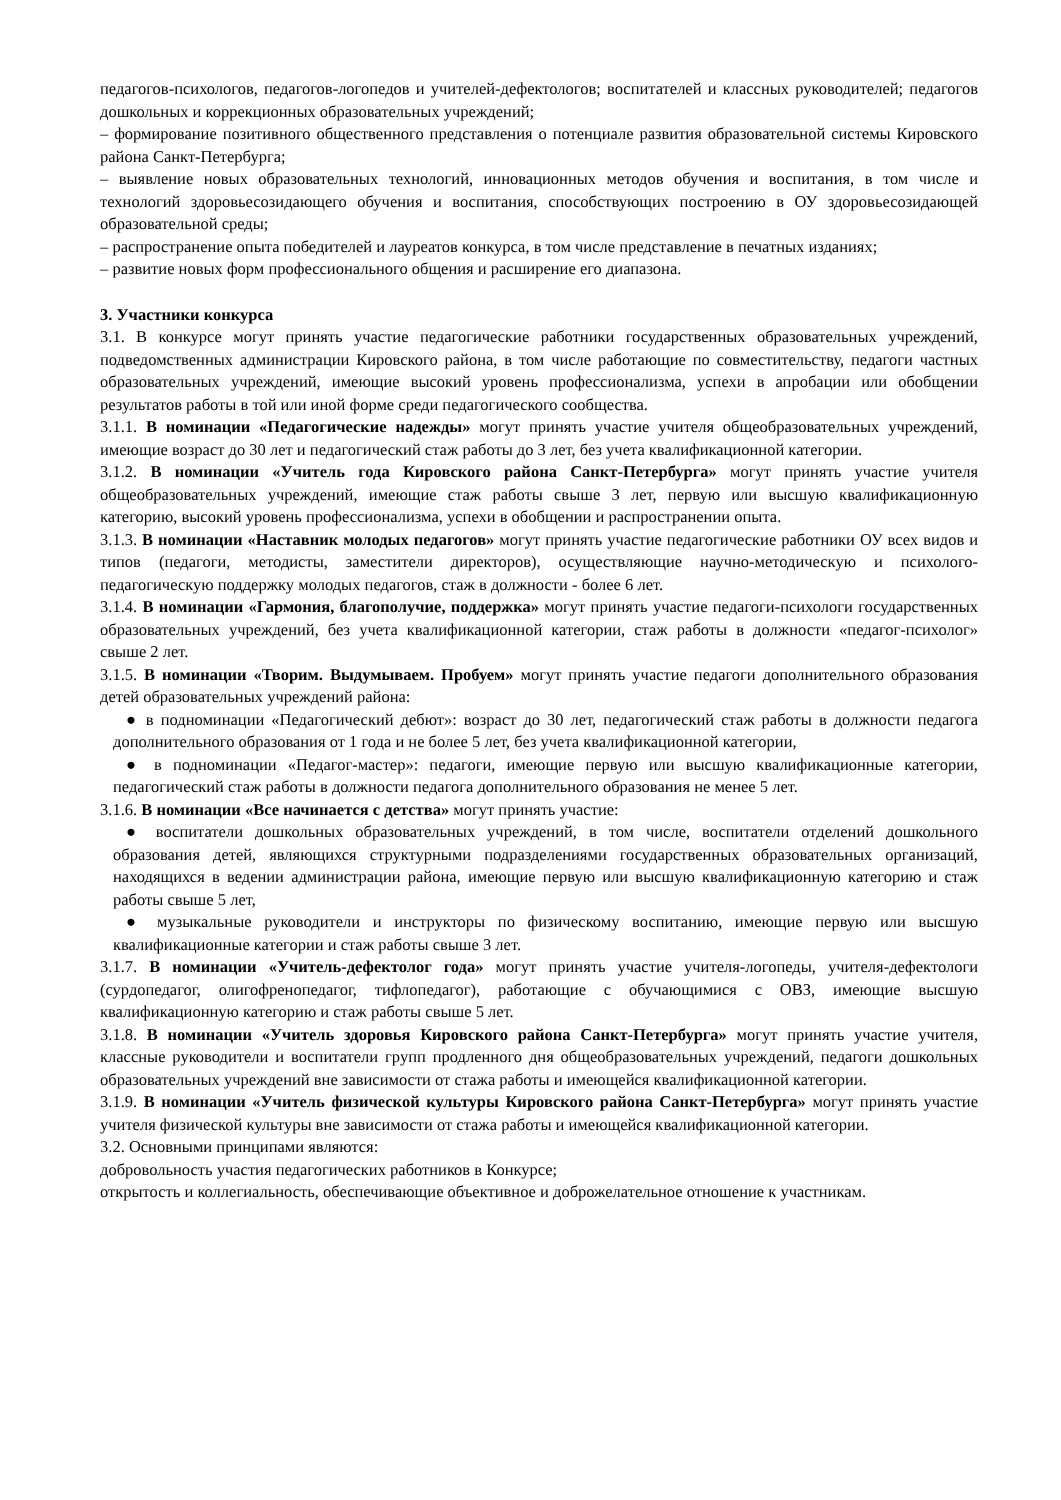педагогов-психологов, педагогов-логопедов и учителей-дефектологов; воспитателей и классных руководителей; педагогов дошкольных и коррекционных образовательных учреждений;
– формирование позитивного общественного представления о потенциале развития образовательной системы Кировского района Санкт-Петербурга;
– выявление новых образовательных технологий, инновационных методов обучения и воспитания, в том числе и технологий здоровьесозидающего обучения и воспитания, способствующих построению в ОУ здоровьесозидающей образовательной среды;
– распространение опыта победителей и лауреатов конкурса, в том числе представление в печатных изданиях;
– развитие новых форм профессионального общения и расширение его диапазона.
3. Участники конкурса
3.1. В конкурсе могут принять участие педагогические работники государственных образовательных учреждений, подведомственных администрации Кировского района, в том числе работающие по совместительству, педагоги частных образовательных учреждений, имеющие высокий уровень профессионализма, успехи в апробации или обобщении результатов работы в той или иной форме среди педагогического сообщества.
3.1.1. В номинации «Педагогические надежды» могут принять участие учителя общеобразовательных учреждений, имеющие возраст до 30 лет и педагогический стаж работы до 3 лет, без учета квалификационной категории.
3.1.2. В номинации «Учитель года Кировского района Санкт-Петербурга» могут принять участие учителя общеобразовательных учреждений, имеющие стаж работы свыше 3 лет, первую или высшую квалификационную категорию, высокий уровень профессионализма, успехи в обобщении и распространении опыта.
3.1.3. В номинации «Наставник молодых педагогов» могут принять участие педагогические работники ОУ всех видов и типов (педагоги, методисты, заместители директоров), осуществляющие научно-методическую и психолого-педагогическую поддержку молодых педагогов, стаж в должности - более 6 лет.
3.1.4. В номинации «Гармония, благополучие, поддержка» могут принять участие педагоги-психологи государственных образовательных учреждений, без учета квалификационной категории, стаж работы в должности «педагог-психолог» свыше 2 лет.
3.1.5. В номинации «Творим. Выдумываем. Пробуем» могут принять участие педагоги дополнительного образования детей образовательных учреждений района:
● в подноминации «Педагогический дебют»: возраст до 30 лет, педагогический стаж работы в должности педагога дополнительного образования от 1 года и не более 5 лет, без учета квалификационной категории,
● в подноминации «Педагог-мастер»: педагоги, имеющие первую или высшую квалификационные категории, педагогический стаж работы в должности педагога дополнительного образования не менее 5 лет.
3.1.6. В номинации «Все начинается с детства» могут принять участие:
● воспитатели дошкольных образовательных учреждений, в том числе, воспитатели отделений дошкольного образования детей, являющихся структурными подразделениями государственных образовательных организаций, находящихся в ведении администрации района, имеющие первую или высшую квалификационную категорию и стаж работы свыше 5 лет,
● музыкальные руководители и инструкторы по физическому воспитанию, имеющие первую или высшую квалификационные категории и стаж работы свыше 3 лет.
3.1.7. В номинации «Учитель-дефектолог года» могут принять участие учителя-логопеды, учителя-дефектологи (сурдопедагог, олигофренопедагог, тифлопедагог), работающие с обучающимися с ОВЗ, имеющие высшую квалификационную категорию и стаж работы свыше 5 лет.
3.1.8. В номинации «Учитель здоровья Кировского района Санкт-Петербурга» могут принять участие учителя, классные руководители и воспитатели групп продленного дня общеобразовательных учреждений, педагоги дошкольных образовательных учреждений вне зависимости от стажа работы и имеющейся квалификационной категории.
3.1.9. В номинации «Учитель физической культуры Кировского района Санкт-Петербурга» могут принять участие учителя физической культуры вне зависимости от стажа работы и имеющейся квалификационной категории.
3.2. Основными принципами являются:
добровольность участия педагогических работников в Конкурсе;
открытость и коллегиальность, обеспечивающие объективное и доброжелательное отношение к участникам.